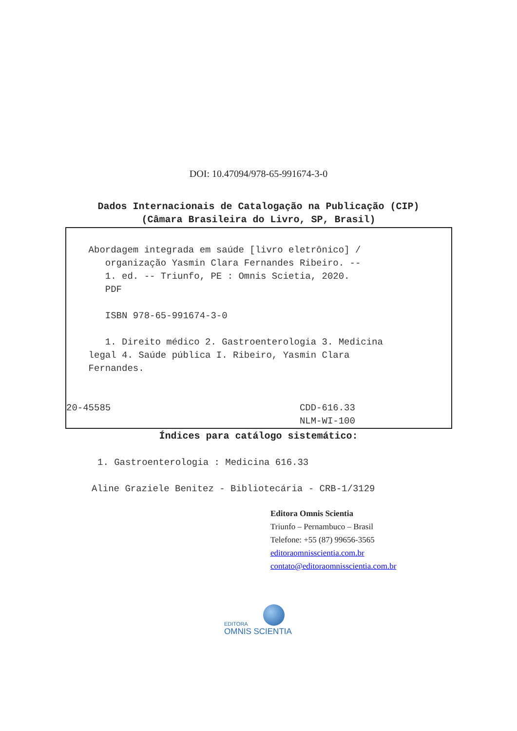DOI: 10.47094/978-65-991674-3-0
Dados Internacionais de Catalogação na Publicação (CIP)
(Câmara Brasileira do Livro, SP, Brasil)
Abordagem integrada em saúde [livro eletrônico] / organização Yasmin Clara Fernandes Ribeiro. -- 1. ed. -- Triunfo, PE : Omnis Scietia, 2020. PDF ISBN 978-65-991674-3-0 1. Direito médico 2. Gastroenterologia 3. Medicina legal 4. Saúde pública I. Ribeiro, Yasmin Clara Fernandes. 20-45585 CDD-616.33 NLM-WI-100
Índices para catálogo sistemático:
1. Gastroenterologia : Medicina 616.33
Aline Graziele Benitez - Bibliotecária - CRB-1/3129
Editora Omnis Scientia
Triunfo – Pernambuco – Brasil
Telefone: +55 (87) 99656-3565
editoraomnisscientia.com.br
contato@editoraomnisscientia.com.br
EDITORA
OMNIS SCIENTIA